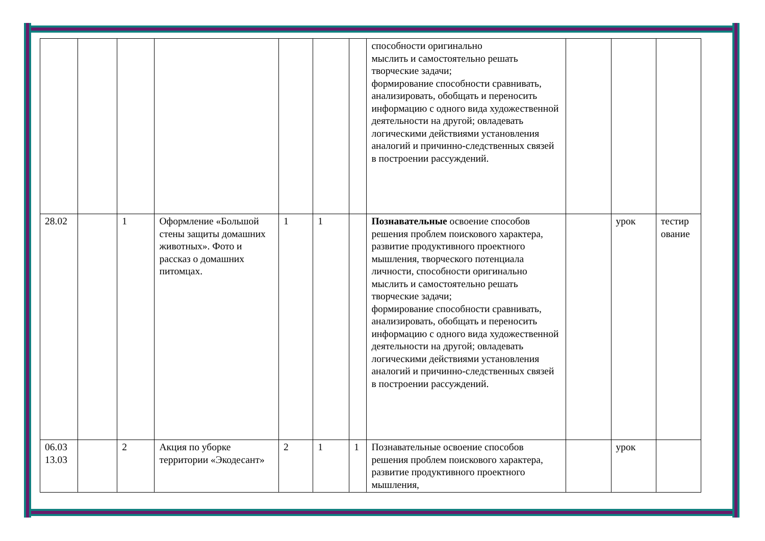| | | | | | | | способности оригинально мыслить и самостоятельно решать творческие задачи; формирование способности сравнивать, анализировать, обобщать и переносить информацию с одного вида художественной деятельности на другой; овладевать логическими действиями установления аналогий и причинно-следственных связей в построении рассуждений. | | | |
| 28.02 | | 1 | Оформление «Большой стены защиты домашних животных». Фото и рассказ о домашних питомцах. | 1 | 1 | | Познавательные освоение способов решения проблем поискового характера, развитие продуктивного проектного мышления, творческого потенциала личности, способности оригинально мыслить и самостоятельно решать творческие задачи; формирование способности сравнивать, анализировать, обобщать и переносить информацию с одного вида художественной деятельности на другой; овладевать логическими действиями установления аналогий и причинно-следственных связей в построении рассуждений. | | урок | тестир ование |
| 06.03 13.03 | | 2 | Акция по уборке территории «Экодесант» | 2 | 1 | 1 | Познавательные освоение способов решения проблем поискового характера, развитие продуктивного проектного мышления, | | урок | |